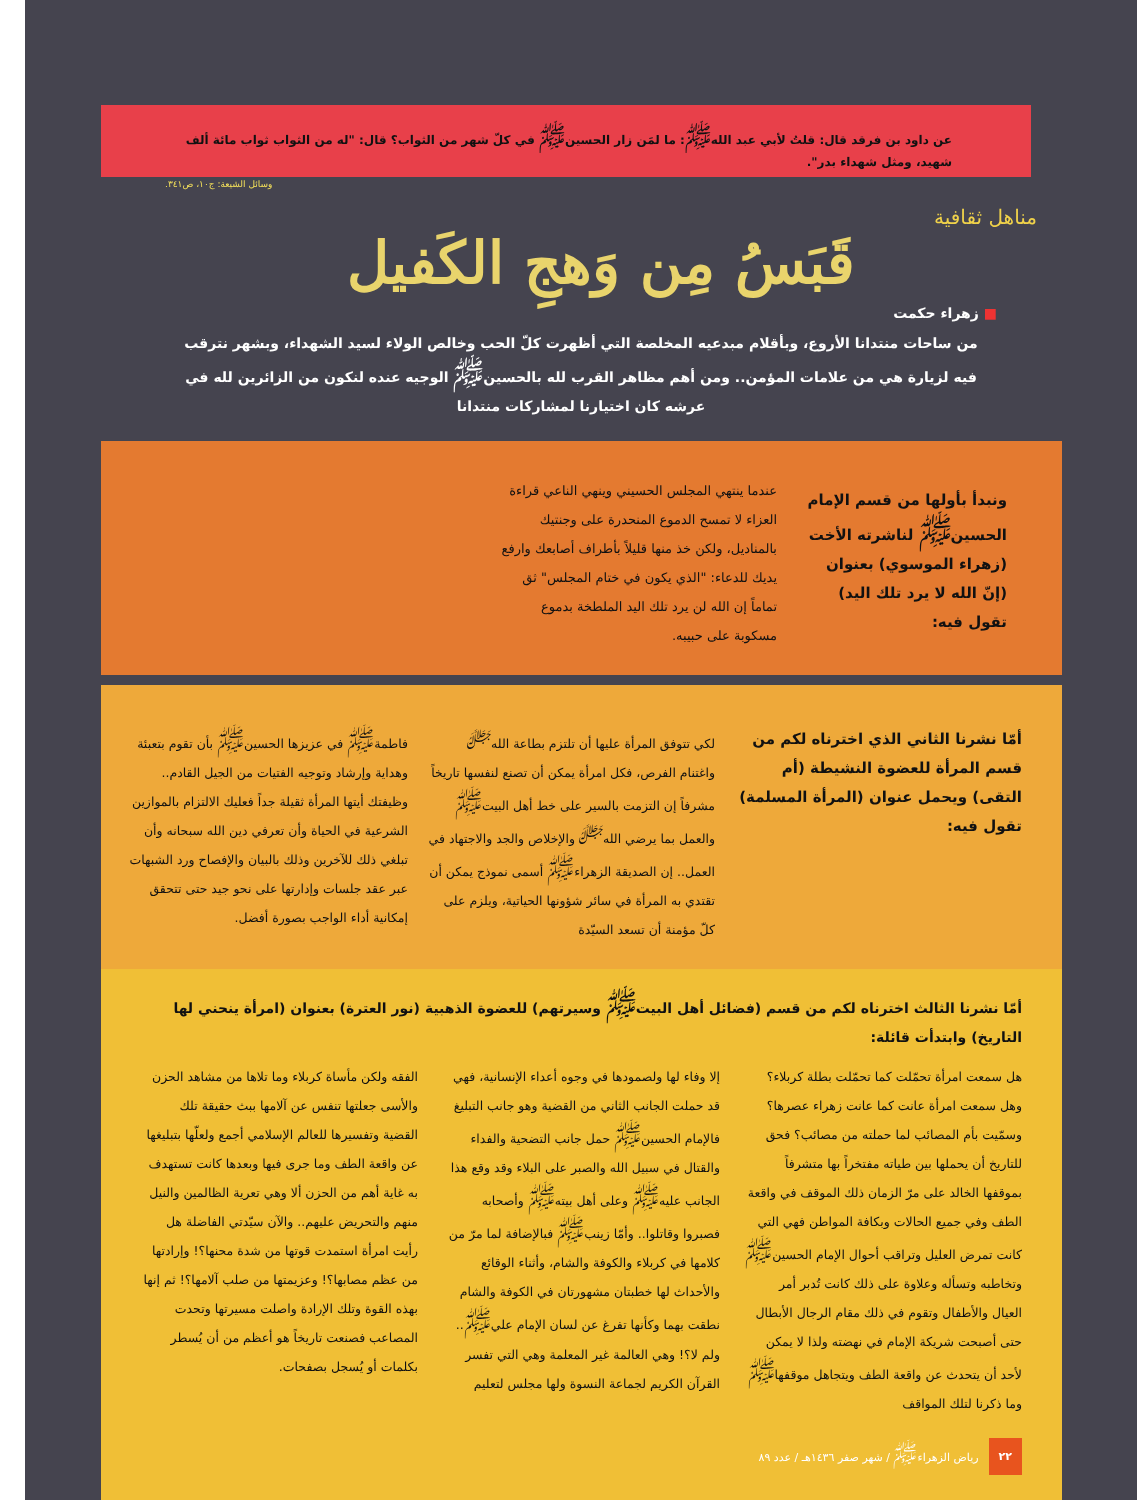عن داود بن فرقد قال: قلتُ لأبي عبد الله<sup>ﷺ</sup>: ما لمَن زار الحسين<sup>ﷺ</sup> في كلّ شهر من الثواب؟ قال: "له من الثواب ثواب مائة ألف شهيد، ومثل شهداء بدر".
وسائل الشيعة: ج١٠، ص٣٤١.
مناهل ثقافية
قَبَسُ مِن وَهجِ الكَفيل
■ زهراء حكمت
من ساحات منتدانا الأروع، وبأقلام مبدعيه المخلصة التي أظهرت كلّ الحب وخالص الولاء لسيد الشهداء، وبشهر نترقب فيه لزيارة هي من علامات المؤمن.. ومن أهم مظاهر القرب لله بالحسين<sup>ﷺ</sup> الوجيه عنده لنكون من الزائرين لله في عرشه كان اختيارنا لمشاركات منتدانا
ونبدأ بأولها من قسم الإمام الحسين<sup>ﷺ</sup> لناشرته الأخت (زهراء الموسوي) بعنوان (إنّ الله لا يرد تلك اليد) تقول فيه:
عندما ينتهي المجلس الحسيني وينهي الناعي قراءة العزاء لا تمسح الدموع المنحدرة على وجنتيك بالمناديل، ولكن خذ منها قليلاً بأطراف أصابعك وارفع يديك للدعاء: "الذي يكون في ختام المجلس" ثق تماماً إن الله لن يرد تلك اليد الملطخة بدموع مسكوبة على حبيبه.
أمّا نشرنا الثاني الذي اخترناه لكم من قسم المرأة للعضوة النشيطة (أم التقى) ويحمل عنوان (المرأة المسلمة) تقول فيه:
لكي تتوفق المرأة عليها أن تلتزم بطاعة الله<sup>ﷻ</sup> واغتنام الفرص، فكل امرأة يمكن أن تصنع لنفسها تاريخاً مشرفاً إن التزمت بالسير على خط أهل البيت<sup>ﷺ</sup> والعمل بما يرضي الله<sup>ﷻ</sup> والإخلاص والجد والاجتهاد في العمل.. إن الصديقة الزهراء<sup>ﷺ</sup> أسمى نموذج يمكن أن تقتدي به المرأة في سائر شؤونها الحياتية، ويلزم على كلّ مؤمنة أن تسعد السيّدة
فاطمة<sup>ﷺ</sup> في عزيزها الحسين<sup>ﷺ</sup> بأن تقوم بتعبئة وهداية وإرشاد وتوجيه الفتيات من الجيل القادم.. وظيفتك أيتها المرأة ثقيلة جداً فعليك الالتزام بالموازين الشرعية في الحياة وأن تعرفي دين الله سبحانه وأن تبلغي ذلك للآخرين وذلك بالبيان والإفصاح ورد الشبهات عبر عقد جلسات وإدارتها على نحو جيد حتى تتحقق إمكانية أداء الواجب بصورة أفضل.
أمّا نشرنا الثالث اخترناه لكم من قسم (فضائل أهل البيت<sup>ﷺ</sup> وسيرتهم) للعضوة الذهبية (نور العترة) بعنوان (امرأة ينحني لها التاريخ) وابتدأت قائلة:
هل سمعت امرأة تحمّلت كما تحمّلت بطلة كربلاء؟ وهل سمعت امرأة عانت كما عانت زهراء عصرها؟ وسمّيت بأم المصائب لما حملته من مصائب؟ فحق للتاريخ أن يحملها بين طياته مفتخراً بها متشرفاً بموقفها الخالد على مرّ الزمان ذلك الموقف في واقعة الطف وفي جميع الحالات وبكافة المواطن فهي التي كانت تمرض العليل وتراقب أحوال الإمام الحسين<sup>ﷺ</sup> وتخاطبه وتسأله وعلاوة على ذلك كانت تُدبر أمر العيال والأطفال وتقوم في ذلك مقام الرجال الأبطال حتى أصبحت شريكة الإمام في نهضته ولذا لا يمكن لأحد أن يتحدث عن واقعة الطف ويتجاهل موقفها<sup>ﷺ</sup> وما ذكرنا لتلك المواقف
إلا وفاء لها ولصمودها في وجوه أعداء الإنسانية، فهي قد حملت الجانب الثاني من القضية وهو جانب التبليغ فالإمام الحسين<sup>ﷺ</sup> حمل جانب التضحية والفداء والقتال في سبيل الله والصبر على البلاء وقد وقع هذا الجانب عليه<sup>ﷺ</sup> وعلى أهل بيته<sup>ﷺ</sup> وأصحابه فصبروا وقاتلوا.. وأمّا زينب<sup>ﷺ</sup> فبالإضافة لما مرّ من كلامها في كربلاء والكوفة والشام، وأثناء الوقائع والأحداث لها خطبتان مشهورتان في الكوفة والشام نطقت بهما وكأنها تفرغ عن لسان الإمام علي<sup>ﷺ</sup>.. ولم لا؟! وهي العالمة غير المعلمة وهي التي تفسر القرآن الكريم لجماعة النسوة ولها مجلس لتعليم
الفقه ولكن مأساة كربلاء وما تلاها من مشاهد الحزن والأسى جعلتها تنفس عن آلامها ببث حقيقة تلك القضية وتفسيرها للعالم الإسلامي أجمع ولعلّها بتبليغها عن واقعة الطف وما جرى فيها وبعدها كانت تستهدف به غاية أهم من الحزن ألا وهي تعرية الظالمين والنيل منهم والتحريض عليهم.. والآن سيّدتي الفاضلة هل رأيت امرأة استمدت قوتها من شدة محنها؟! وإرادتها من عظم مصابها؟! وعزيمتها من صلب آلامها؟! ثم إنها بهذه القوة وتلك الإرادة واصلت مسيرتها وتحدت المصاعب فصنعت تاريخاً هو أعظم من أن يُسطر بكلمات أو يُسجل بصفحات.
٢٢ رياض الزهراء<sup>ﷺ</sup> / شهر صفر ١٤٣٦هـ / عدد ٨٩